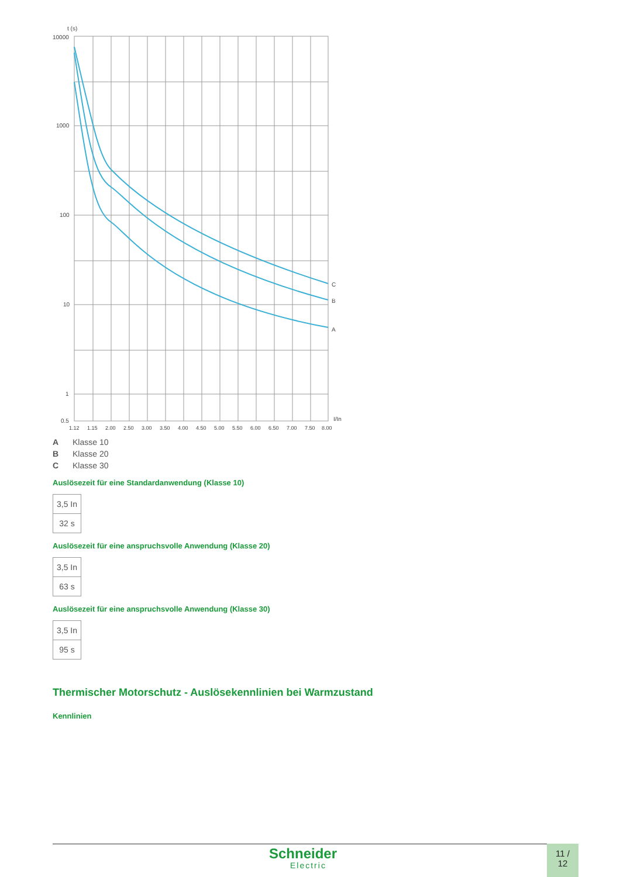t (s)
10000
1000
100
10
1
0.5
C
B
A
I/In
1.12
1.15
2.00
2.50
3.00
3.50
4.00
4.50
5.00
5.50
6.00
6.50
7.00
7.50
8.00
A Klasse 10
B Klasse 20
C Klasse 30
Auslösezeit für eine Standardanwendung (Klasse 10)
| 3,5 In |
| 32 s |
Auslösezeit für eine anspruchsvolle Anwendung (Klasse 20)
| 3,5 In |
| 63 s |
Auslösezeit für eine anspruchsvolle Anwendung (Klasse 30)
| 3,5 In |
| 95 s |
Thermischer Motorschutz - Auslösekennlinien bei Warmzustand
Kennlinien
Schneider
Electric
11 /
12